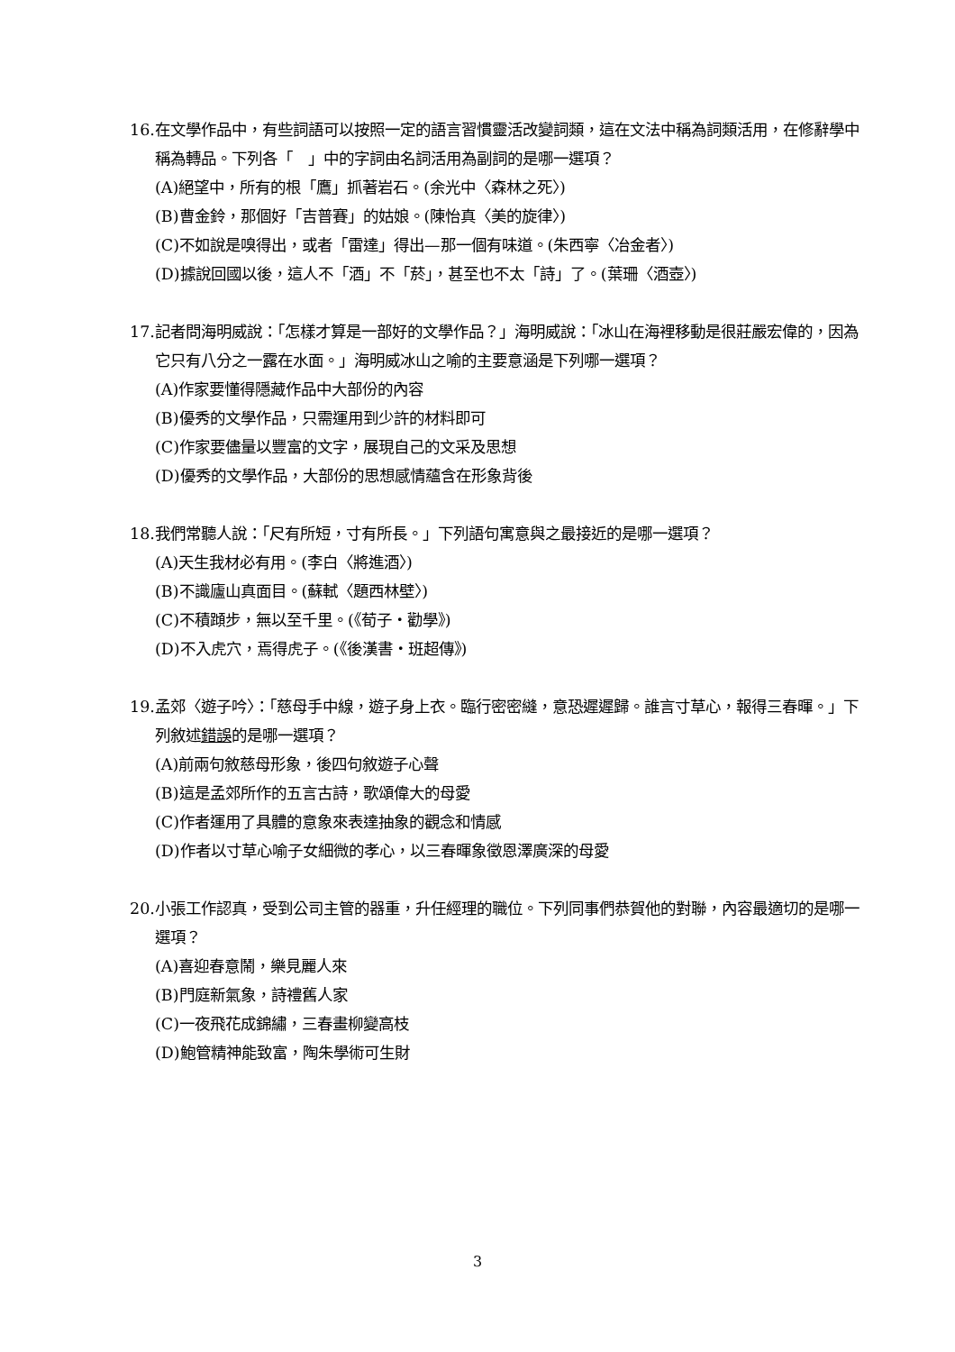16.在文學作品中，有些詞語可以按照一定的語言習慣靈活改變詞類，這在文法中稱為詞類活用，在修辭學中稱為轉品。下列各「　」中的字詞由名詞活用為副詞的是哪一選項？
(A)絕望中，所有的根「鷹」抓著岩石。(余光中〈森林之死〉)
(B)曹金鈴，那個好「吉普賽」的姑娘。(陳怡真〈美的旋律〉)
(C)不如說是嗅得出，或者「雷達」得出—那一個有味道。(朱西寧〈冶金者〉)
(D)據說回國以後，這人不「酒」不「菸」，甚至也不太「詩」了。(葉珊〈酒壺〉)
17.記者問海明威說：「怎樣才算是一部好的文學作品？」海明威說：「冰山在海裡移動是很莊嚴宏偉的，因為它只有八分之一露在水面。」海明威冰山之喻的主要意涵是下列哪一選項？
(A)作家要懂得隱藏作品中大部份的內容
(B)優秀的文學作品，只需運用到少許的材料即可
(C)作家要儘量以豐富的文字，展現自己的文采及思想
(D)優秀的文學作品，大部份的思想感情蘊含在形象背後
18.我們常聽人說：「尺有所短，寸有所長。」下列語句寓意與之最接近的是哪一選項？
(A)天生我材必有用。(李白〈將進酒〉)
(B)不識廬山真面目。(蘇軾〈題西林壁〉)
(C)不積蹞步，無以至千里。(《荀子‧勸學》)
(D)不入虎穴，焉得虎子。(《後漢書‧班超傳》)
19.孟郊〈遊子吟〉：「慈母手中線，遊子身上衣。臨行密密縫，意恐遲遲歸。誰言寸草心，報得三春暉。」下列敘述錯誤的是哪一選項？
(A)前兩句敘慈母形象，後四句敘遊子心聲
(B)這是孟郊所作的五言古詩，歌頌偉大的母愛
(C)作者運用了具體的意象來表達抽象的觀念和情感
(D)作者以寸草心喻子女細微的孝心，以三春暉象徵恩澤廣深的母愛
20.小張工作認真，受到公司主管的器重，升任經理的職位。下列同事們恭賀他的對聯，內容最適切的是哪一選項？
(A)喜迎春意鬧，樂見麗人來
(B)門庭新氣象，詩禮舊人家
(C)一夜飛花成錦繡，三春畫柳變高枝
(D)鮑管精神能致富，陶朱學術可生財
3